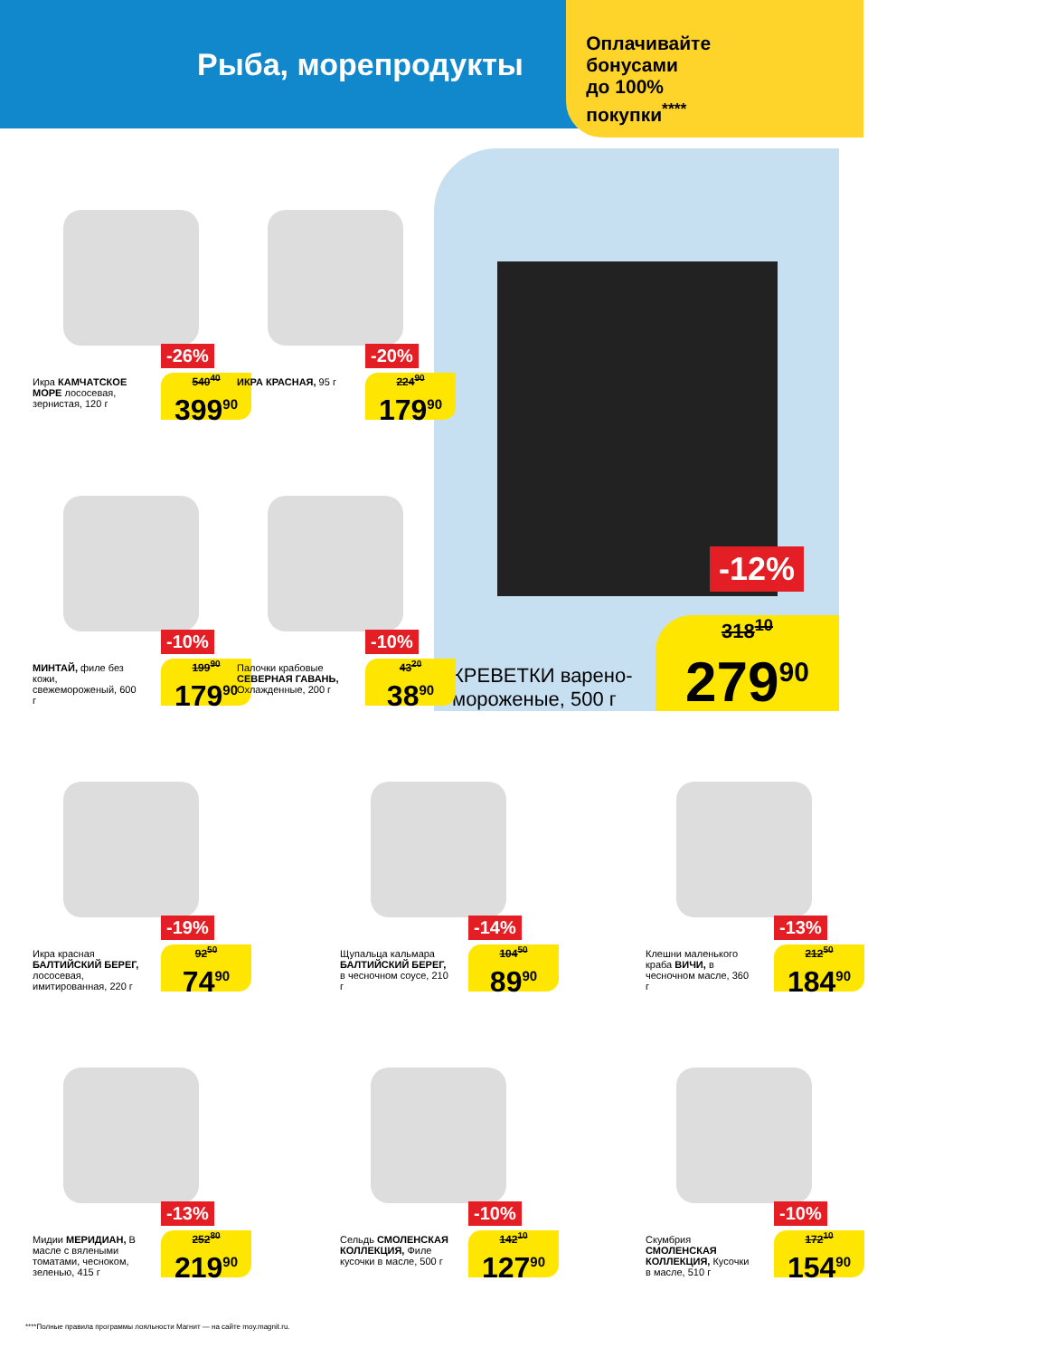Рыба, морепродукты
Оплачивайте
бонусами
до 100%
покупки<sup>****</sup>
-12%
КРЕВЕТКИ варено-мороженые, 500 г
318<sup>10</sup>
279<sup>90</sup>
-26%
Икра КАМЧАТСКОЕ МОРЕ лососевая, зернистая, 120 г
540<sup>40</sup>
399<sup>90</sup>
-20%
ИКРА КРАСНАЯ, 95 г
224<sup>90</sup>
179<sup>90</sup>
-10%
МИНТАЙ, филе без кожи, свежемороженый, 600 г
199<sup>90</sup>
179<sup>90</sup>
-10%
Палочки крабовые СЕВЕРНАЯ ГАВАНЬ, Охлажденные, 200 г
43<sup>20</sup>
38<sup>90</sup>
-19%
Икра красная БАЛТИЙСКИЙ БЕРЕГ, лососевая, имитированная, 220 г
92<sup>50</sup>
74<sup>90</sup>
-14%
Щупальца кальмара БАЛТИЙСКИЙ БЕРЕГ, в чесночном соусе, 210 г
104<sup>50</sup>
89<sup>90</sup>
-13%
Клешни маленького краба ВИЧИ, в чесночном масле, 360 г
212<sup>50</sup>
184<sup>90</sup>
-13%
Мидии МЕРИДИАН, В масле с вялеными томатами, чесноком, зеленью, 415 г
252<sup>80</sup>
219<sup>90</sup>
-10%
Сельдь СМОЛЕНСКАЯ КОЛЛЕКЦИЯ, Филе кусочки в масле, 500 г
142<sup>10</sup>
127<sup>90</sup>
-10%
Скумбрия СМОЛЕНСКАЯ КОЛЛЕКЦИЯ, Кусочки в масле, 510 г
172<sup>10</sup>
154<sup>90</sup>
****Полные правила программы лояльности Магнит — на сайте moy.magnit.ru.